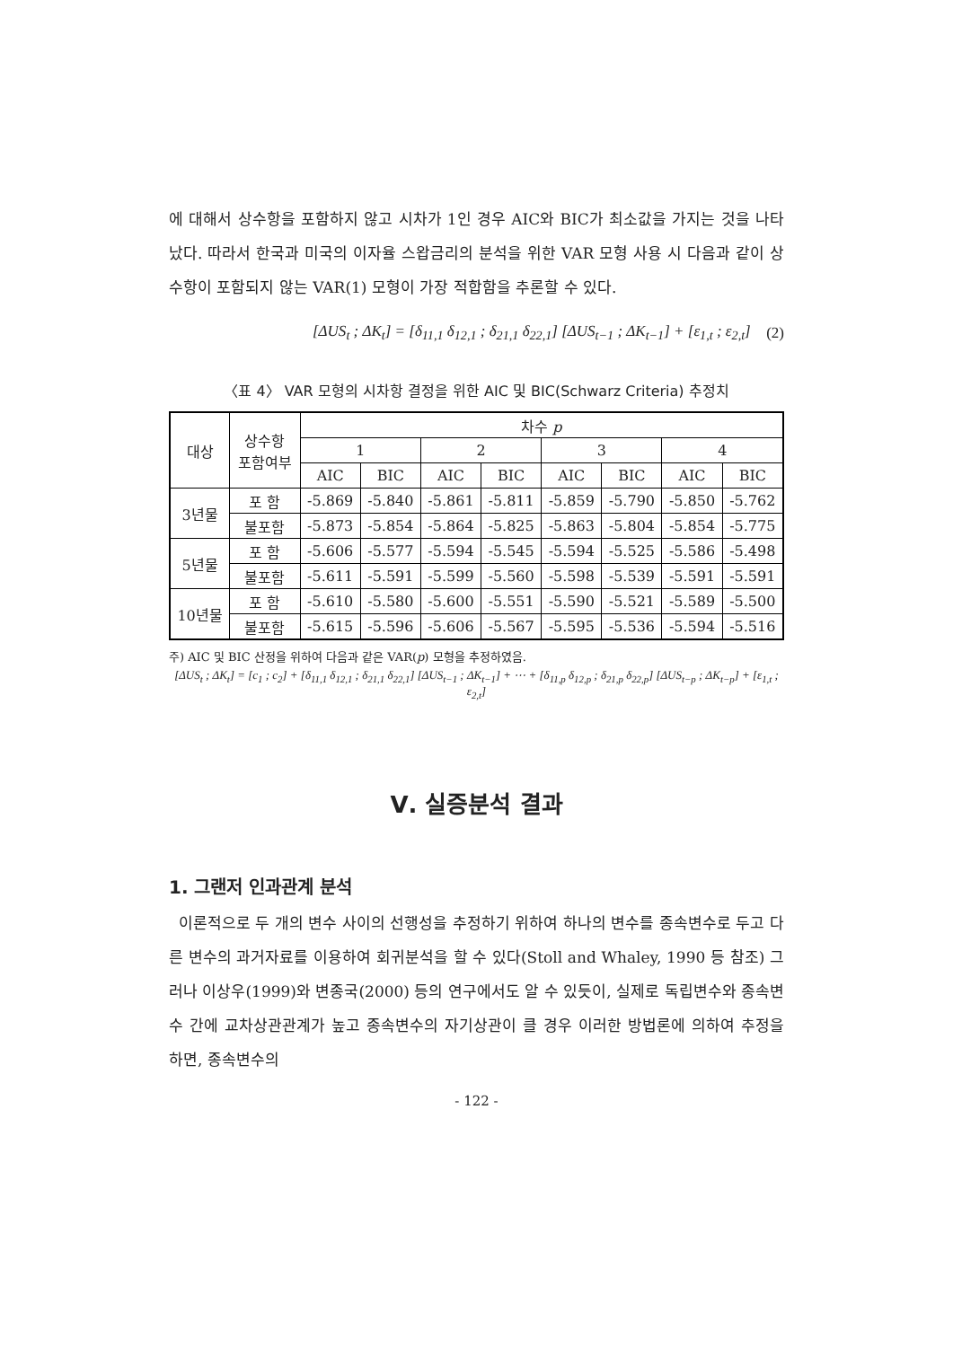에 대해서 상수항을 포함하지 않고 시차가 1인 경우 AIC와 BIC가 최소값을 가지는 것을 나타났다. 따라서 한국과 미국의 이자율 스왑금리의 분석을 위한 VAR 모형 사용 시 다음과 같이 상수항이 포함되지 않는 VAR(1) 모형이 가장 적합함을 추론할 수 있다.
[ΔUS<sub>t</sub> ; ΔK<sub>t</sub>] = [δ<sub>11,1</sub> δ<sub>12,1</sub> ; δ<sub>21,1</sub> δ<sub>22,1</sub>] [ΔUS<sub>t−1</sub> ; ΔK<sub>t−1</sub>] + [ε<sub>1,t</sub> ; ε<sub>2,t</sub>] (2)
〈표 4〉 VAR 모형의 시차항 결정을 위한 AIC 및 BIC(Schwarz Criteria) 추정치
| 대상 | 상수항 포함여부 | 차수 p | | | | | | | |
| --- | --- | --- | --- | --- | --- | --- | --- | --- | --- |
| | | 1 | | 2 | | 3 | | 4 | |
| | | AIC | BIC | AIC | BIC | AIC | BIC | AIC | BIC |
| 3년물 | 포 함 | -5.869 | -5.840 | -5.861 | -5.811 | -5.859 | -5.790 | -5.850 | -5.762 |
| | 불포함 | -5.873 | -5.854 | -5.864 | -5.825 | -5.863 | -5.804 | -5.854 | -5.775 |
| 5년물 | 포 함 | -5.606 | -5.577 | -5.594 | -5.545 | -5.594 | -5.525 | -5.586 | -5.498 |
| | 불포함 | -5.611 | -5.591 | -5.599 | -5.560 | -5.598 | -5.539 | -5.591 | -5.591 |
| 10년물 | 포 함 | -5.610 | -5.580 | -5.600 | -5.551 | -5.590 | -5.521 | -5.589 | -5.500 |
| | 불포함 | -5.615 | -5.596 | -5.606 | -5.567 | -5.595 | -5.536 | -5.594 | -5.516 |
주) AIC 및 BIC 산정을 위하여 다음과 같은 VAR(p) 모형을 추정하였음.
[ΔUS<sub>t</sub> ; ΔK<sub>t</sub>] = [c<sub>1</sub> ; c<sub>2</sub>] + [δ<sub>11,1</sub> δ<sub>12,1</sub> ; δ<sub>21,1</sub> δ<sub>22,1</sub>] [ΔUS<sub>t−1</sub> ; ΔK<sub>t−1</sub>] + ⋯ + [δ<sub>11,p</sub> δ<sub>12,p</sub> ; δ<sub>21,p</sub> δ<sub>22,p</sub>] [ΔUS<sub>t−p</sub> ; ΔK<sub>t−p</sub>] + [ε<sub>1,t</sub> ; ε<sub>2,t</sub>]
Ⅴ. 실증분석 결과
1. 그랜저 인과관계 분석
이론적으로 두 개의 변수 사이의 선행성을 추정하기 위하여 하나의 변수를 종속변수로 두고 다른 변수의 과거자료를 이용하여 회귀분석을 할 수 있다(Stoll and Whaley, 1990 등 참조) 그러나 이상우(1999)와 변종국(2000) 등의 연구에서도 알 수 있듯이, 실제로 독립변수와 종속변수 간에 교차상관관계가 높고 종속변수의 자기상관이 클 경우 이러한 방법론에 의하여 추정을 하면, 종속변수의
- 122 -